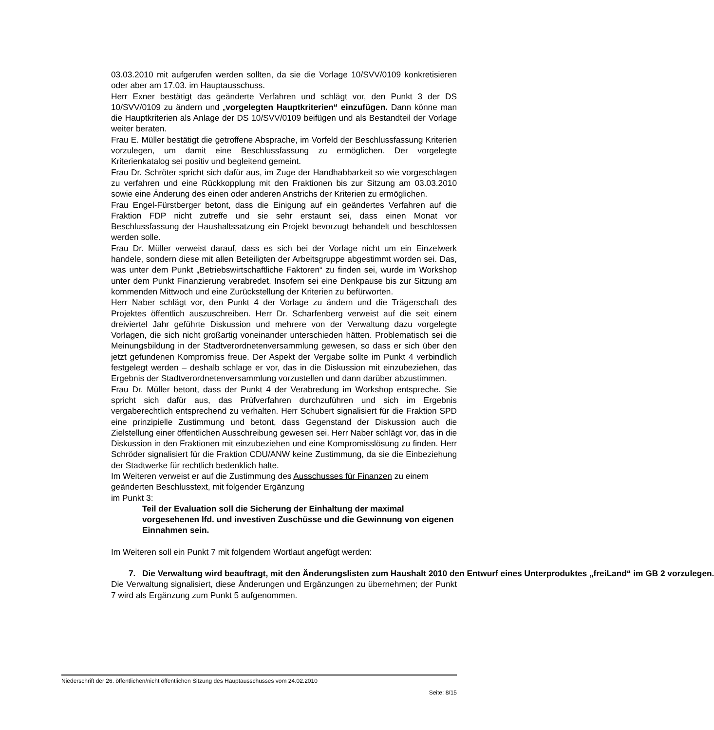03.03.2010 mit aufgerufen werden sollten, da sie die Vorlage 10/SVV/0109 konkretisieren oder aber am 17.03. im Hauptausschuss.
Herr Exner bestätigt das geänderte Verfahren und schlägt vor, den Punkt 3 der DS 10/SVV/0109 zu ändern und „vorgelegten Hauptkriterien“ einzufügen. Dann könne man die Hauptkriterien als Anlage der DS 10/SVV/0109 beifügen und als Bestandteil der Vorlage weiter beraten.
Frau E. Müller bestätigt die getroffene Absprache, im Vorfeld der Beschlussfassung Kriterien vorzulegen, um damit eine Beschlussfassung zu ermöglichen. Der vorgelegte Kriterienkatalog sei positiv und begleitend gemeint.
Frau Dr. Schröter spricht sich dafür aus, im Zuge der Handhabbarkeit so wie vorgeschlagen zu verfahren und eine Rückkopplung mit den Fraktionen bis zur Sitzung am 03.03.2010 sowie eine Änderung des einen oder anderen Anstrichs der Kriterien zu ermöglichen.
Frau Engel-Fürstberger betont, dass die Einigung auf ein geändertes Verfahren auf die Fraktion FDP nicht zutreffe und sie sehr erstaunt sei, dass einen Monat vor Beschlussfassung der Haushaltssatzung ein Projekt bevorzugt behandelt und beschlossen werden solle.
Frau Dr. Müller verweist darauf, dass es sich bei der Vorlage nicht um ein Einzelwerk handele, sondern diese mit allen Beteiligten der Arbeitsgruppe abgestimmt worden sei. Das, was unter dem Punkt „Betriebswirtschaftliche Faktoren“ zu finden sei, wurde im Workshop unter dem Punkt Finanzierung verabredet. Insofern sei eine Denkpause bis zur Sitzung am kommenden Mittwoch und eine Zurückstellung der Kriterien zu befürworten.
Herr Naber schlägt vor, den Punkt 4 der Vorlage zu ändern und die Trägerschaft des Projektes öffentlich auszuschreiben. Herr Dr. Scharfenberg verweist auf die seit einem dreiviertel Jahr geführte Diskussion und mehrere von der Verwaltung dazu vorgelegte Vorlagen, die sich nicht großartig voneinander unterschieden hätten. Problematisch sei die Meinungsbildung in der Stadtverordnetenversammlung gewesen, so dass er sich über den jetzt gefundenen Kompromiss freue. Der Aspekt der Vergabe sollte im Punkt 4 verbindlich festgelegt werden – deshalb schlage er vor, das in die Diskussion mit einzubeziehen, das Ergebnis der Stadtverordnetenversammlung vorzustellen und dann darüber abzustimmen.
Frau Dr. Müller betont, dass der Punkt 4 der Verabredung im Workshop entspreche. Sie spricht sich dafür aus, das Prüfverfahren durchzuführen und sich im Ergebnis vergaberechtlich entsprechend zu verhalten. Herr Schubert signalisiert für die Fraktion SPD eine prinzipielle Zustimmung und betont, dass Gegenstand der Diskussion auch die Zielstellung einer öffentlichen Ausschreibung gewesen sei. Herr Naber schlägt vor, das in die Diskussion in den Fraktionen mit einzubeziehen und eine Kompromisslösung zu finden. Herr Schröder signalisiert für die Fraktion CDU/ANW keine Zustimmung, da sie die Einbeziehung der Stadtwerke für rechtlich bedenklich halte.
Im Weiteren verweist er auf die Zustimmung des Ausschusses für Finanzen zu einem geänderten Beschlusstext, mit folgender Ergänzung
im Punkt 3:
Teil der Evaluation soll die Sicherung der Einhaltung der maximal vorgesehenen lfd. und investiven Zuschüsse und die Gewinnung von eigenen Einnahmen sein.
Im Weiteren soll ein Punkt 7 mit folgendem Wortlaut angefügt werden:
7. Die Verwaltung wird beauftragt, mit den Änderungslisten zum Haushalt 2010 den Entwurf eines Unterproduktes „freiLand“ im GB 2 vorzulegen.
Die Verwaltung signalisiert, diese Änderungen und Ergänzungen zu übernehmen; der Punkt 7 wird als Ergänzung zum Punkt 5 aufgenommen.
Niederschrift der 26. öffentlichen/nicht öffentlichen Sitzung des Hauptausschusses vom 24.02.2010
Seite: 8/15